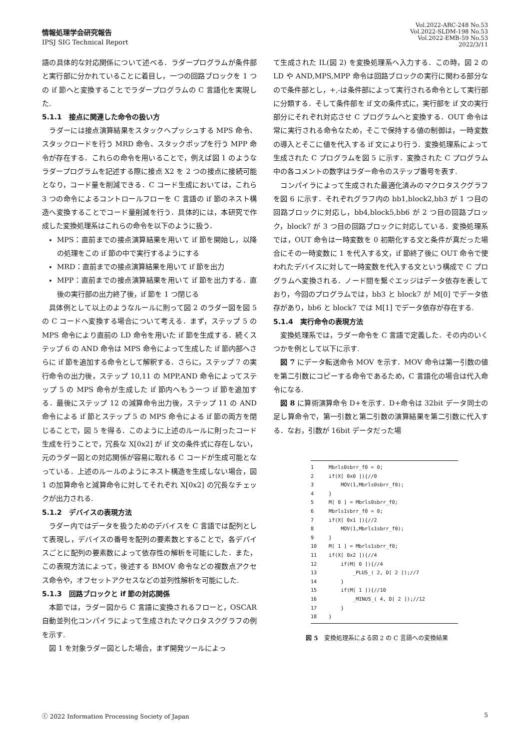情報処理学会研究報告
IPSJ SIG Technical Report
Vol.2022-ARC-248 No.53
Vol.2022-SLDM-198 No.53
Vol.2022-EMB-59 No.53
2022/3/11
語の具体的な対応関係について述べる．ラダープログラムが条件部と実行部に分かれていることに着目し，一つの回路ブロックを 1 つの if 節へと変換することでラダープログラムの C 言語化を実現した.
5.1.1　接点に関連した命令の扱い方
ラダーには接点演算結果をスタックへプッシュする MPS 命令、スタックロードを行う MRD 命令、スタックポップを行う MPP 命令が存在する．これらの命令を用いることで，例えば図 1 のようなラダープログラムを記述する際に接点 X2 を 2 つの接点に接続可能となり，コード量を削減できる．C コード生成においては，これら 3 つの命令によるコントロールフローを C 言語の if 節のネスト構造へ変換することでコード量削減を行う．具体的には，本研究で作成した変換処理系はこれらの命令を以下のように扱う．
MPS：直前までの接点演算結果を用いて if 節を開始し，以降の処理をこの if 節の中で実行するようにする
MRD：直前までの接点演算結果を用いて if 節を出力
MPP：直前までの接点演算結果を用いて if 節を出力する．直後の実行部の出力終了後，if 節を 1 つ閉じる
具体例として以上のようなルールに則って図 2 のラダー図を図 5 の C コードへ変換する場合について考える．まず，ステップ 5 の MPS 命令により直前の LD 命令を用いた if 節を生成する．続くステップ 6 の AND 命令は MPS 命令によって生成した if 節内部へさらに if 節を追加する命令として解釈する．さらに，ステップ 7 の実行命令の出力後，ステップ 10,11 の MPP,AND 命令によってステップ 5 の MPS 命令が生成した if 節内へもう一つ if 節を追加する．最後にステップ 12 の減算命令出力後，ステップ 11 の AND 命令による if 節とステップ 5 の MPS 命令による if 節の両方を閉じることで，図 5 を得る．このように上述のルールに則ったコード生成を行うことで，冗長な X[0x2] が if 文の条件式に存在しない，元のラダー図との対応関係が容易に取れる C コードが生成可能となっている．上述のルールのようにネスト構造を生成しない場合，図 1 の加算命令と減算命令に対してそれぞれ X[0x2] の冗長なチェックが出力される.
5.1.2　デバイスの表現方法
ラダー内ではデータを扱うためのデバイスを C 言語では配列として表現し，デバイスの番号を配列の要素数とすることで，各デバイスごとに配列の要素数によって依存性の解析を可能にした．また，この表現方法によって，後述する BMOV 命令などの複数点アクセス命令や，オフセットアクセスなどの並列性解析を可能にした.
5.1.3　回路ブロックと if 節の対応関係
本節では，ラダー図から C 言語に変換されるフローと，OSCAR 自動並列化コンパイラによって生成されたマクロタスクグラフの例を示す.
図 1 を対象ラダー図とした場合，まず開発ツールによっ
て生成された IL(図 2) を変換処理系へ入力する．この時，図 2 の LD や AND,MPS,MPP 命令は回路ブロックの実行に関わる部分なので条件部とし，+,-は条件部によって実行される命令として実行部に分類する．そして条件部を if 文の条件式に，実行部を if 文の実行部分にそれぞれ対応させ C プログラムへと変換する．OUT 命令は常に実行される命令なため，そこで保持する値の制御は，一時変数の導入とそこに値を代入する if 文により行う．変換処理系によって生成された C プログラムを図 5 に示す．変換された C プログラム中の各コメントの数字はラダー命令のステップ番号を表す.
コンパイラによって生成された最適化済みのマクロタスクグラフを図 6 に示す．それぞれグラフ内の bb1,block2,bb3 が 1 つ目の回路ブロックに対応し，bb4,block5,bb6 が 2 つ目の回路ブロック，block7 が 3 つ目の回路ブロックに対応している．変換処理系では，OUT 命令は一時変数を 0 初期化する文と条件が真だった場合にその一時変数に 1 を代入する文，if 節終了後に OUT 命令で使われたデバイスに対して一時変数を代入する文という構成で C プログラムへ変換される．ノード間を繋ぐエッジはデータ依存を表しており，今回のプログラムでは，bb3 と block7 が M[0] でデータ依存があり，bb6 と block7 では M[1] でデータ依存が存在する.
5.1.4　実行命令の表現方法
変換処理系では，ラダー命令を C 言語で定義した．その内のいくつかを例として以下に示す.
図 7 にデータ転送命令 MOV を示す．MOV 命令は第一引数の値を第二引数にコピーする命令であるため，C 言語化の場合は代入命令になる.
図 8 に算術演算命令 D+を示す．D+命令は 32bit データ同士の足し算命令で，第一引数と第二引数の演算結果を第二引数に代入する．なお，引数が 16bit データだった場
1 Mbrls0sbrr_f0 = 0; 2 if(X[ 0x0 ]){//0 3 MOV(1,Mbrls0sbrr_f0); 4 } 5 M[ 0 ] = Mbrls0sbrr_f0; 6 Mbrls1sbrr_f0 = 0; 7 if(X[ 0x1 ]){//2 8 MOV(1,Mbrls1sbrr_f0); 9 } 10 M[ 1 ] = Mbrls1sbrr_f0; 11 if(X[ 0x2 ]){//4 12 if(M[ 0 ]){//4 13 _PLUS_( 2, D[ 2 ]);//7 14 } 15 if(M[ 1 ]){//10 16 _MINUS_( 4, D[ 2 ]);//12 17 } 18 }
図 5　変換処理系による図 2 の C 言語への変換結果
ⓒ 2022 Information Processing Society of Japan 5